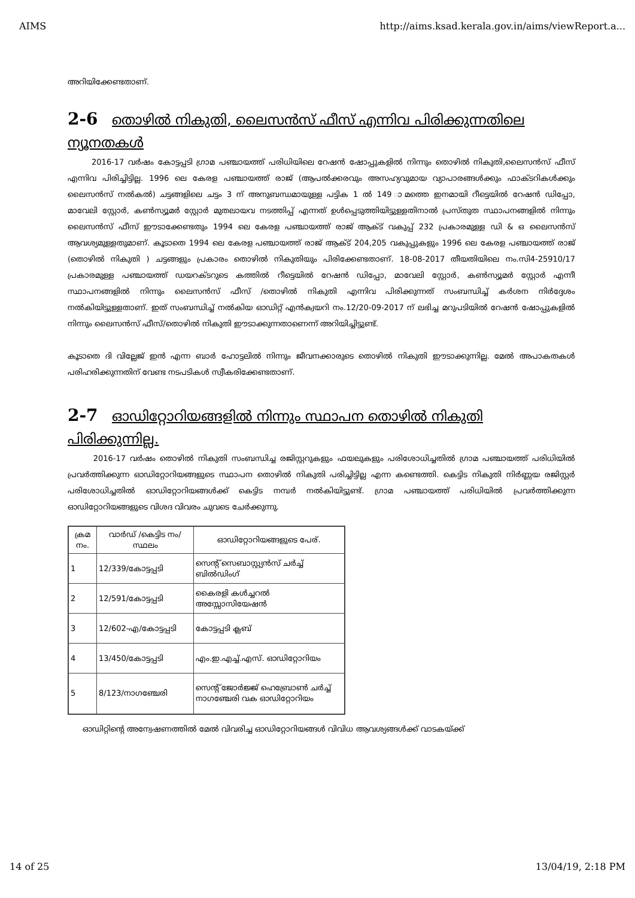AIMS http://aims.ksad.kerala.gov.in/aims/viewReport.a...
അറിയിക്കേണ്ടതാണ്.
2-6 തൊഴിൽ നികുതി, ലൈസൻസ് ഫീസ് എന്നിവ പിരിക്കുന്നതിലെ ന്യൂനതകൾ
2016-17 വർഷം കോട്ടപ്പടി ഗ്രാമ പഞ്ചായത്ത് പരിധിയിലെ റേഷൻ ഷോപ്പുകളിൽ നിന്നും തൊഴിൽ നികുതി,ലൈസൻസ് ഫീസ് എന്നിവ പിരിച്ചിട്ടില്ല. 1996 ലെ കേരള പഞ്ചായത്ത് രാജ് (ആപൽക്കരവും അസഹ്യവുമായ വ്യാപാരങ്ങൾക്കും ഫാക്ടറികൾക്കും ലൈസൻസ് നൽകൽ) ചട്ടങ്ങളിലെ ചട്ടം 3 ന് അനുബന്ധമായുള്ള പട്ടിക 1 ൽ 149 ാമത്തെ ഇനമായി റീട്ടെയിൽ റേഷൻ ഡിപ്പോ, മാവേലി സ്റ്റോർ, കൺസ്യൂമർ സ്റ്റോർ മുതലായവ നടത്തിപ്പ് എന്നത് ഉൾപ്പെടുത്തിയിട്ടുള്ളതിനാൽ പ്രസ്തുത സ്ഥാപനങ്ങളിൽ നിന്നും ലൈസൻസ് ഫീസ് ഈടാക്കേണ്ടതും 1994 ലെ കേരള പഞ്ചായത്ത് രാജ് ആക്ട് വകുപ്പ് 232 പ്രകാരമുള്ള ഡി & ഒ ലൈസൻസ് ആവശ്യമുള്ളതുമാണ്. കൂടാതെ 1994 ലെ കേരള പഞ്ചായത്ത് രാജ് ആക്ട് 204,205 വകുപ്പുകളും 1996 ലെ കേരള പഞ്ചായത്ത് രാജ് (തൊഴിൽ നികുതി ) ചട്ടങ്ങളും പ്രകാരം തൊഴിൽ നികുതിയും പിരിക്കേണ്ടതാണ്. 18-08-2017 തീയതിയിലെ നം.സി4-25910/17 പ്രകാരമുള്ള പഞ്ചായത്ത് ഡയറക്ടറുടെ കത്തിൽ റീട്ടെയിൽ റേഷൻ ഡിപ്പോ, മാവേലി സ്റ്റോർ, കൺസ്യൂമർ സ്റ്റോർ എന്നീ സ്ഥാപനങ്ങളിൽ നിന്നും ലൈസൻസ് ഫീസ് /തൊഴിൽ നികുതി എന്നിവ പിരിക്കുന്നത് സംബന്ധിച്ച് കർശന നിർദ്ദേശം നൽകിയിട്ടുള്ളതാണ്. ഇത് സംബന്ധിച്ച് നൽകിയ ഓഡിറ്റ് എൻക്വയറി നം.12/20-09-2017 ന് ലഭിച്ച മറുപടിയിൽ റേഷൻ ഷോപ്പുകളിൽ നിന്നും ലൈസൻസ് ഫീസ്/തൊഴിൽ നികുതി ഈടാക്കുന്നതാണെന്ന് അറിയിച്ചിട്ടുണ്ട്.
കൂടാതെ ദി വില്ലേജ് ഇൻ എന്ന ബാർ ഹോട്ടലിൽ നിന്നും ജീവനക്കാരുടെ തൊഴിൽ നികുതി ഈടാക്കുന്നില്ല. മേൽ അപാകതകൾ പരിഹരിക്കുന്നതിന് വേണ്ട നടപടികൾ സ്വീകരിക്കേണ്ടതാണ്.
2-7 ഓഡിറ്റോറിയങ്ങളിൽ നിന്നും സ്ഥാപന തൊഴിൽ നികുതി പിരിക്കുന്നില്ല.
2016-17 വർഷം തൊഴിൽ നികുതി സംബന്ധിച്ച രജിസ്റ്ററുകളും ഫയലുകളും പരിശോധിച്ചതിൽ ഗ്രാമ പഞ്ചായത്ത് പരിധിയിൽ പ്രവർത്തിക്കുന്ന ഓഡിറ്റോറിയങ്ങളുടെ സ്ഥാപന തൊഴിൽ നികുതി പരിച്ചിട്ടില്ല എന്ന കണ്ടെത്തി. കെട്ടിട നികുതി നിർണ്ണയ രജിസ്റ്റർ പരിശോധിച്ചതിൽ ഓഡിറ്റോറിയങ്ങൾക്ക് കെട്ടിട നമ്പർ നൽകിയിട്ടുണ്ട്. ഗ്രാമ പഞ്ചായത്ത് പരിധിയിൽ പ്രവർത്തിക്കുന്ന ഓഡിറ്റോറിയങ്ങളുടെ വിശദ വിവരം ചുവടെ ചേർക്കുന്നു.
| ക്രമ നം. | വാർഡ് /കെട്ടിട നം/സ്ഥലം | ഓഡിറ്റോറിയങ്ങളുടെ പേര്. |
| --- | --- | --- |
| 1 | 12/339/കോട്ടപ്പടി | സെന്റ് സെബാസ്റ്റ്യൻസ് ചർച്ച് ബിൽഡിംഗ് |
| 2 | 12/591/കോട്ടപ്പടി | കൈരളി കൾച്ചറൽ അസ്സോസിയേഷൻ |
| 3 | 12/602-എ/കോട്ടപ്പടി | കോട്ടപ്പടി ക്ലബ് |
| 4 | 13/450/കോട്ടപ്പടി | എം.ഇ.എച്ച്.എസ്. ഓഡിറ്റോറിയം |
| 5 | 8/123/നാഗഞ്ചേരി | സെന്റ് ജോർജ്ജ് ഹെബ്രോൺ ചർച്ച് നാഗഞ്ചേരി വക ഓഡിറ്റോറിയം |
ഓഡിറ്റിന്റെ അന്വേഷണത്തിൽ മേൽ വിവരിച്ച ഓഡിറ്റോറിയങ്ങൾ വിവിധ ആവശ്യങ്ങൾക്ക് വാടകയ്ക്ക്
14 of 25 13/04/19, 2:18 PM